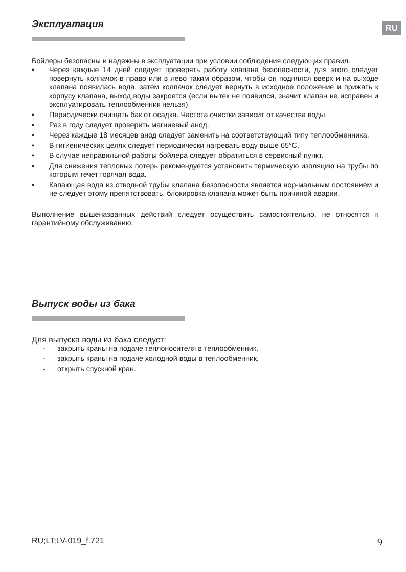RU
Эксплуатация
Бойлеры безопасны и надежны в эксплуатации при условии соблюдения следующих правил.
• Через каждые 14 дней следует проверять работу клапана безопасности, для этого следует повернуть колпачок в право или в лево таким образом, чтобы он поднялся вверх и на выходе клапана появилась вода, затем колпачок следует вернуть в исходное положение и прижать к корпусу клапана, выход воды закроется (если вытек не появился, значит клапан не исправен и эксплуатировать теплообменник нельзя)
• Периодически очищать бак от осадка. Частота очистки зависит от качества воды.
• Раз в году следует проверить магниевый анод.
• Через каждые 18 месяцев анод следует заменить на соответствующий типу теплообменника.
• В гигиенических целях следует периодически нагревать воду выше 65°C.
• В случае неправильной работы бойлера следует обратиться в сервисный пункт.
• Для снижения тепловых потерь рекомендуется установить термическую изоляцию на трубы по которым течет горячая вода.
• Капающая вода из отводной трубы клапана безопасности является нор-мальным состоянием и не следует этому препятствовать, блокировка клапана может быть причиной аварии.
Выполнение вышеназванных действий следует осуществить самостоятельно, не относятся к гарантийному обслуживанию.
Выпуск воды из бака
Для выпуска воды из бака следует:
- закрыть краны на подаче теплоносителя в теплообменник,
- закрыть краны на подаче холодной воды в теплообменник,
- открыть спускной кран.
RU;LT;LV-019_f.721 9